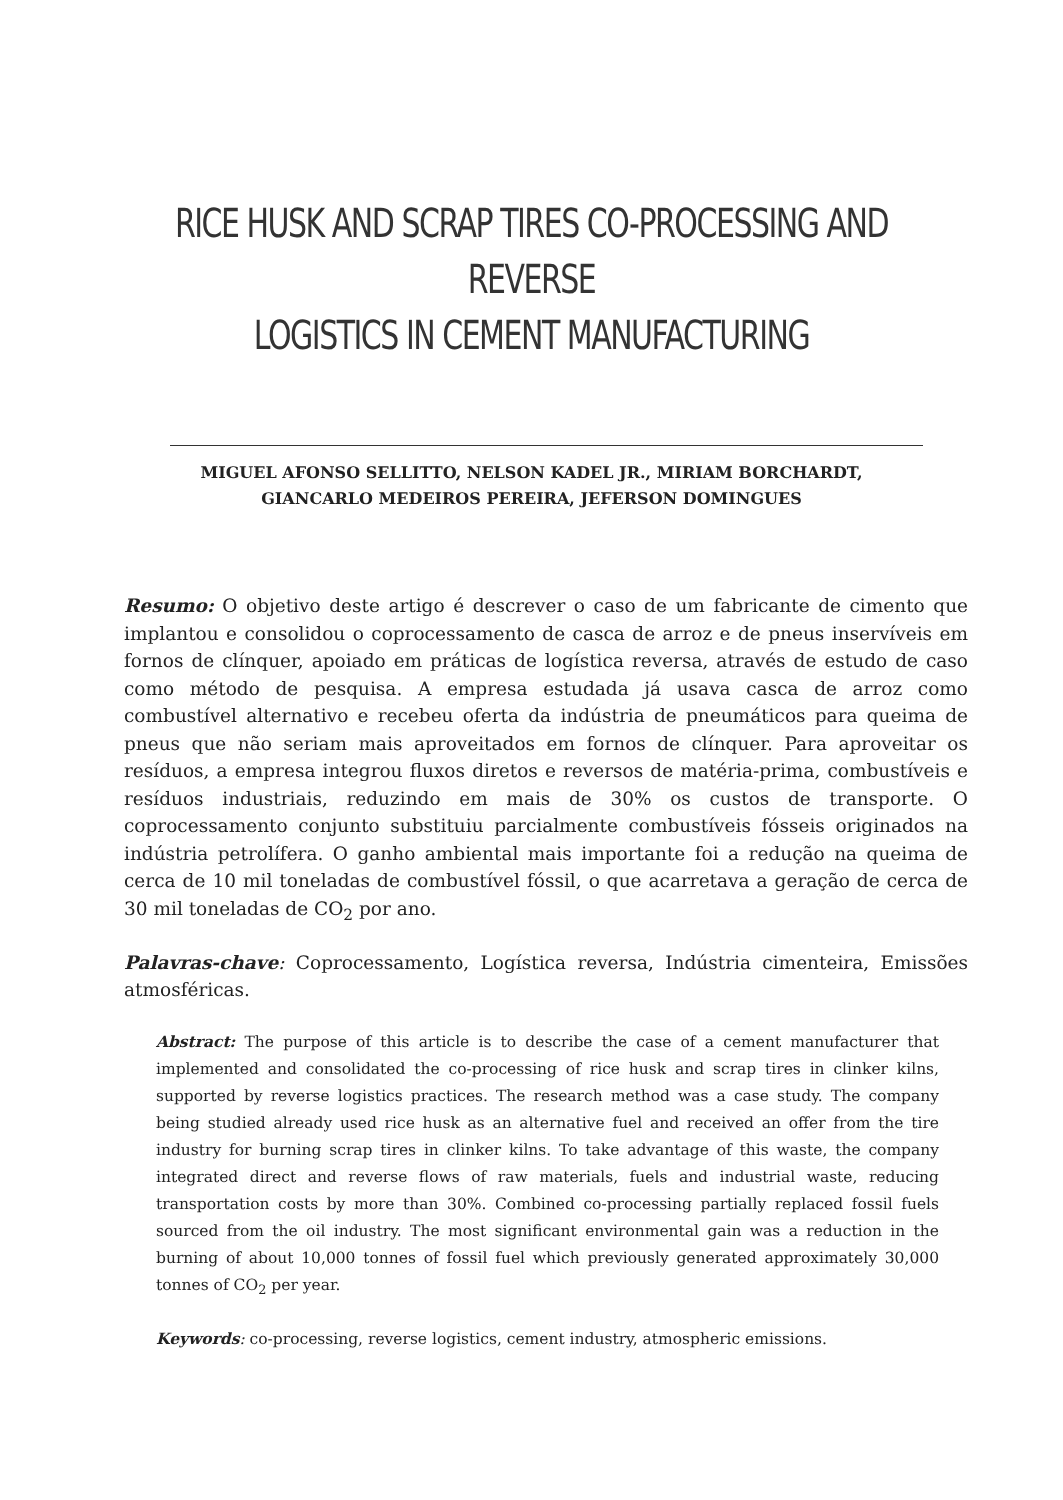RICE HUSK AND SCRAP TIRES CO-PROCESSING AND REVERSE
LOGISTICS IN CEMENT MANUFACTURING
MIGUEL AFONSO SELLITTO, NELSON KADEL JR., MIRIAM BORCHARDT,
GIANCARLO MEDEIROS PEREIRA, JEFERSON DOMINGUES
Resumo: O objetivo deste artigo é descrever o caso de um fabricante de cimento que implantou e consolidou o coprocessamento de casca de arroz e de pneus inservíveis em fornos de clínquer, apoiado em práticas de logística reversa, através de estudo de caso como método de pesquisa. A empresa estudada já usava casca de arroz como combustível alternativo e recebeu oferta da indústria de pneumáticos para queima de pneus que não seriam mais aproveitados em fornos de clínquer. Para aproveitar os resíduos, a empresa integrou fluxos diretos e reversos de matéria-prima, combustíveis e resíduos industriais, reduzindo em mais de 30% os custos de transporte. O coprocessamento conjunto substituiu parcialmente combustíveis fósseis originados na indústria petrolífera. O ganho ambiental mais importante foi a redução na queima de cerca de 10 mil toneladas de combustível fóssil, o que acarretava a geração de cerca de 30 mil toneladas de CO<sub>2</sub> por ano.
Palavras-chave: Coprocessamento, Logística reversa, Indústria cimenteira, Emissões atmosféricas.
Abstract: The purpose of this article is to describe the case of a cement manufacturer that implemented and consolidated the co-processing of rice husk and scrap tires in clinker kilns, supported by reverse logistics practices. The research method was a case study. The company being studied already used rice husk as an alternative fuel and received an offer from the tire industry for burning scrap tires in clinker kilns. To take advantage of this waste, the company integrated direct and reverse flows of raw materials, fuels and industrial waste, reducing transportation costs by more than 30%. Combined co-processing partially replaced fossil fuels sourced from the oil industry. The most significant environmental gain was a reduction in the burning of about 10,000 tonnes of fossil fuel which previously generated approximately 30,000 tonnes of CO<sub>2</sub> per year.
Keywords: co-processing, reverse logistics, cement industry, atmospheric emissions.